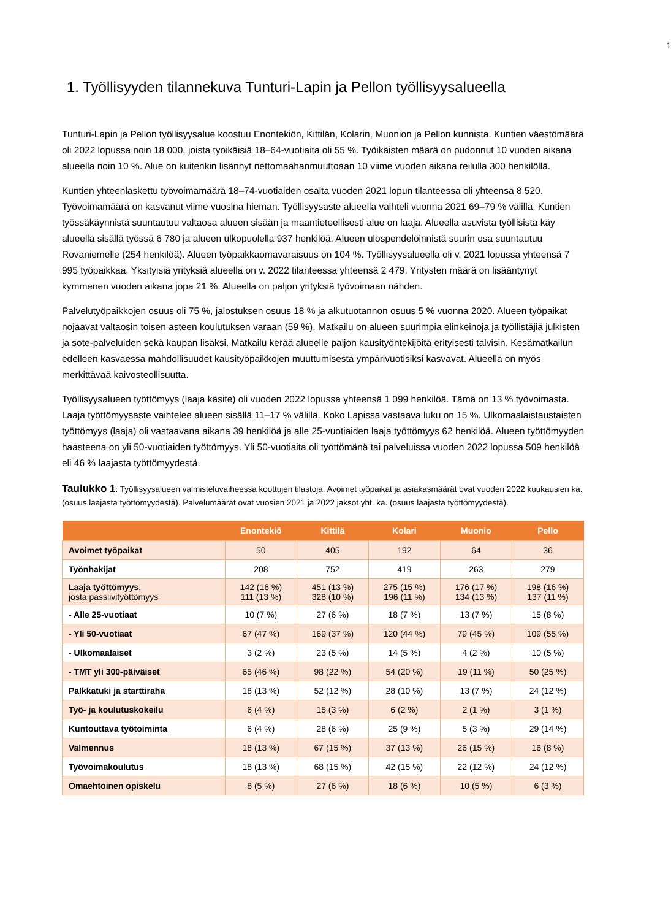1
1. Työllisyyden tilannekuva Tunturi-Lapin ja Pellon työllisyysalueella
Tunturi-Lapin ja Pellon työllisyysalue koostuu Enontekiön, Kittilän, Kolarin, Muonion ja Pellon kunnista. Kuntien väestömäärä oli 2022 lopussa noin 18 000, joista työikäisiä 18–64-vuotiaita oli 55 %. Työikäisten määrä on pudonnut 10 vuoden aikana alueella noin 10 %. Alue on kuitenkin lisännyt nettomaahanmuuttoaan 10 viime vuoden aikana reilulla 300 henkilöllä.
Kuntien yhteenlaskettu työvoimamäärä 18–74-vuotiaiden osalta vuoden 2021 lopun tilanteessa oli yhteensä 8 520. Työvoimamäärä on kasvanut viime vuosina hieman. Työllisyysaste alueella vaihteli vuonna 2021 69–79 % välillä. Kuntien työssäkäynnistä suuntautuu valtaosa alueen sisään ja maantieteellisesti alue on laaja. Alueella asuvista työllisistä käy alueella sisällä työssä 6 780 ja alueen ulkopuolella 937 henkilöä. Alueen ulospendelöinnistä suurin osa suuntautuu Rovaniemelle (254 henkilöä). Alueen työpaikkaomavaraisuus on 104 %. Työllisyysalueella oli v. 2021 lopussa yhteensä 7 995 työpaikkaa. Yksityisiä yrityksiä alueella on v. 2022 tilanteessa yhteensä 2 479. Yritysten määrä on lisääntynyt kymmenen vuoden aikana jopa 21 %. Alueella on paljon yrityksiä työvoimaan nähden.
Palvelutyöpaikkojen osuus oli 75 %, jalostuksen osuus 18 % ja alkutuotannon osuus 5 % vuonna 2020. Alueen työpaikat nojaavat valtaosin toisen asteen koulutuksen varaan (59 %). Matkailu on alueen suurimpia elinkeinoja ja työllistäjiä julkisten ja sote-palveluiden sekä kaupan lisäksi. Matkailu kerää alueelle paljon kausityöntekijöitä erityisesti talvisin. Kesämatkailun edelleen kasvaessa mahdollisuudet kausityöpaikkojen muuttumisesta ympärivuotisiksi kasvavat. Alueella on myös merkittävää kaivosteollisuutta.
Työllisyysalueen työttömyys (laaja käsite) oli vuoden 2022 lopussa yhteensä 1 099 henkilöä. Tämä on 13 % työvoimasta. Laaja työttömyysaste vaihtelee alueen sisällä 11–17 % välillä. Koko Lapissa vastaava luku on 15 %. Ulkomaalaistaustaisten työttömyys (laaja) oli vastaavana aikana 39 henkilöä ja alle 25-vuotiaiden laaja työttömyys 62 henkilöä. Alueen työttömyyden haasteena on yli 50-vuotiaiden työttömyys. Yli 50-vuotiaita oli työttömänä tai palveluissa vuoden 2022 lopussa 509 henkilöä eli 46 % laajasta työttömyydestä.
Taulukko 1: Työllisyysalueen valmisteluvaiheessa koottujen tilastoja. Avoimet työpaikat ja asiakasmäärät ovat vuoden 2022 kuukausien ka. (osuus laajasta työttömyydestä). Palvelumäärät ovat vuosien 2021 ja 2022 jaksot yht. ka. (osuus laajasta työttömyydestä).
| | Enontekiö | Kittilä | Kolari | Muonio | Pello |
| --- | --- | --- | --- | --- | --- |
| Avoimet työpaikat | 50 | 405 | 192 | 64 | 36 |
| Työnhakijat | 208 | 752 | 419 | 263 | 279 |
| Laaja työttömyys, josta passiivityöttömyys | 142 (16 %) 111 (13 %) | 451 (13 %) 328 (10 %) | 275 (15 %) 196 (11 %) | 176 (17 %) 134 (13 %) | 198 (16 %) 137 (11 %) |
| - Alle 25-vuotiaat | 10 (7 %) | 27 (6 %) | 18 (7 %) | 13 (7 %) | 15 (8 %) |
| - Yli 50-vuotiaat | 67 (47 %) | 169 (37 %) | 120 (44 %) | 79 (45 %) | 109 (55 %) |
| - Ulkomaalaiset | 3 (2 %) | 23 (5 %) | 14 (5 %) | 4 (2 %) | 10 (5 %) |
| - TMT yli 300-päiväiset | 65 (46 %) | 98 (22 %) | 54 (20 %) | 19 (11 %) | 50 (25 %) |
| Palkkatuki ja starttiraha | 18 (13 %) | 52 (12 %) | 28 (10 %) | 13 (7 %) | 24 (12 %) |
| Työ- ja koulutuskokeilu | 6 (4 %) | 15 (3 %) | 6 (2 %) | 2 (1 %) | 3 (1 %) |
| Kuntouttava työtoiminta | 6 (4 %) | 28 (6 %) | 25 (9 %) | 5 (3 %) | 29 (14 %) |
| Valmennus | 18 (13 %) | 67 (15 %) | 37 (13 %) | 26 (15 %) | 16 (8 %) |
| Työvoimakoulutus | 18 (13 %) | 68 (15 %) | 42 (15 %) | 22 (12 %) | 24 (12 %) |
| Omaehtoinen opiskelu | 8 (5 %) | 27 (6 %) | 18 (6 %) | 10 (5 %) | 6 (3 %) |